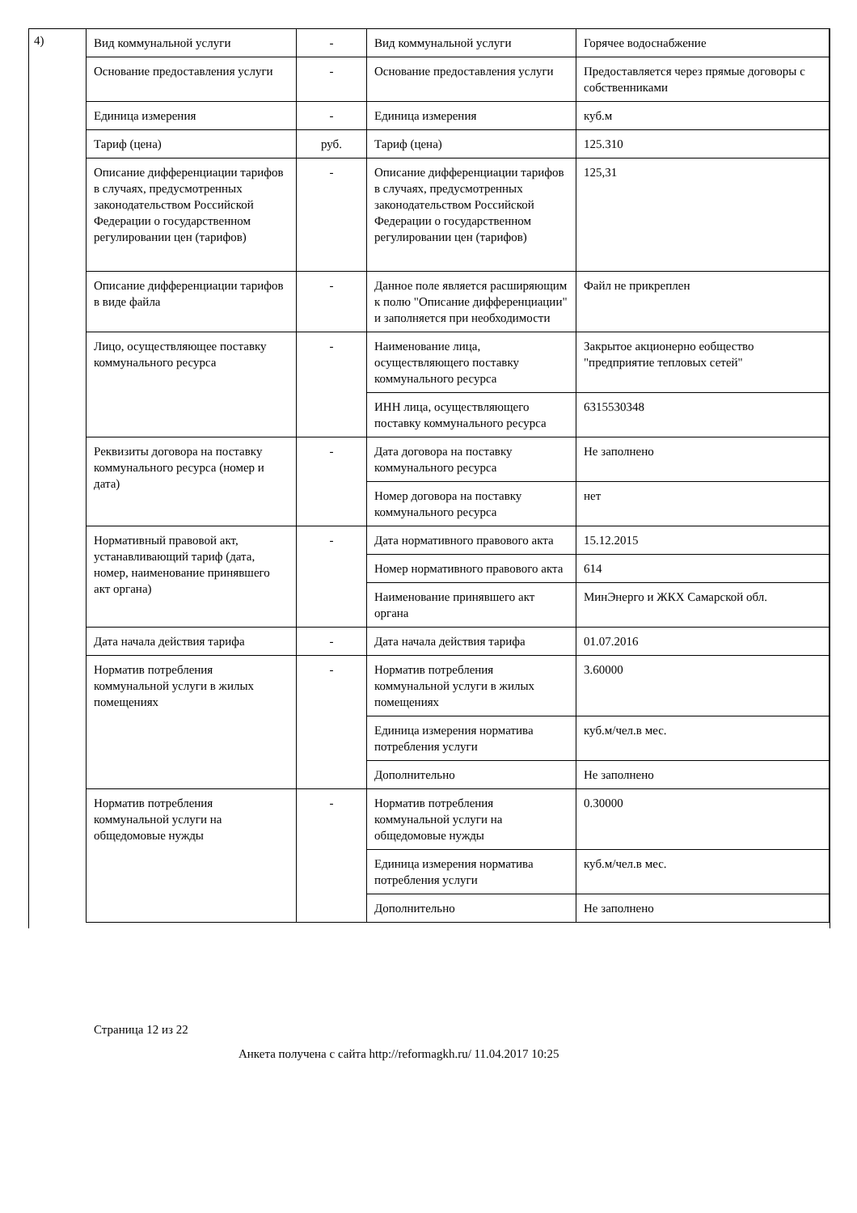4)
| Вид коммунальной услуги | - | Вид коммунальной услуги | Горячее водоснабжение |
| Основание предоставления услуги | - | Основание предоставления услуги | Предоставляется через прямые договоры с собственниками |
| Единица измерения | - | Единица измерения | куб.м |
| Тариф (цена) | руб. | Тариф (цена) | 125.310 |
| Описание дифференциации тарифов в случаях, предусмотренных законодательством Российской Федерации о государственном регулировании цен (тарифов) | - | Описание дифференциации тарифов в случаях, предусмотренных законодательством Российской Федерации о государственном регулировании цен (тарифов) | 125,31 |
| Описание дифференциации тарифов в виде файла | - | Данное поле является расширяющим к полю "Описание дифференциации" и заполняется при необходимости | Файл не прикреплен |
| Лицо, осуществляющее поставку коммунального ресурса | - | Наименование лица, осуществляющего поставку коммунального ресурса | Закрытое акционерно еобщество "предприятие тепловых сетей" |
| | | ИНН лица, осуществляющего поставку коммунального ресурса | 6315530348 |
| Реквизиты договора на поставку коммунального ресурса (номер и дата) | - | Дата договора на поставку коммунального ресурса | Не заполнено |
| | | Номер договора на поставку коммунального ресурса | нет |
| Нормативный правовой акт, устанавливающий тариф (дата, номер, наименование принявшего акт органа) | - | Дата нормативного правового акта | 15.12.2015 |
| | | Номер нормативного правового акта | 614 |
| | | Наименование принявшего акт органа | МинЭнерго и ЖКХ Самарской обл. |
| Дата начала действия тарифа | - | Дата начала действия тарифа | 01.07.2016 |
| Норматив потребления коммунальной услуги в жилых помещениях | - | Норматив потребления коммунальной услуги в жилых помещениях | 3.60000 |
| | | Единица измерения норматива потребления услуги | куб.м/чел.в мес. |
| | | Дополнительно | Не заполнено |
| Норматив потребления коммунальной услуги на общедомовые нужды | - | Норматив потребления коммунальной услуги на общедомовые нужды | 0.30000 |
| | | Единица измерения норматива потребления услуги | куб.м/чел.в мес. |
| | | Дополнительно | Не заполнено |
Страница 12 из 22
Анкета получена с сайта http://reformagkh.ru/ 11.04.2017 10:25